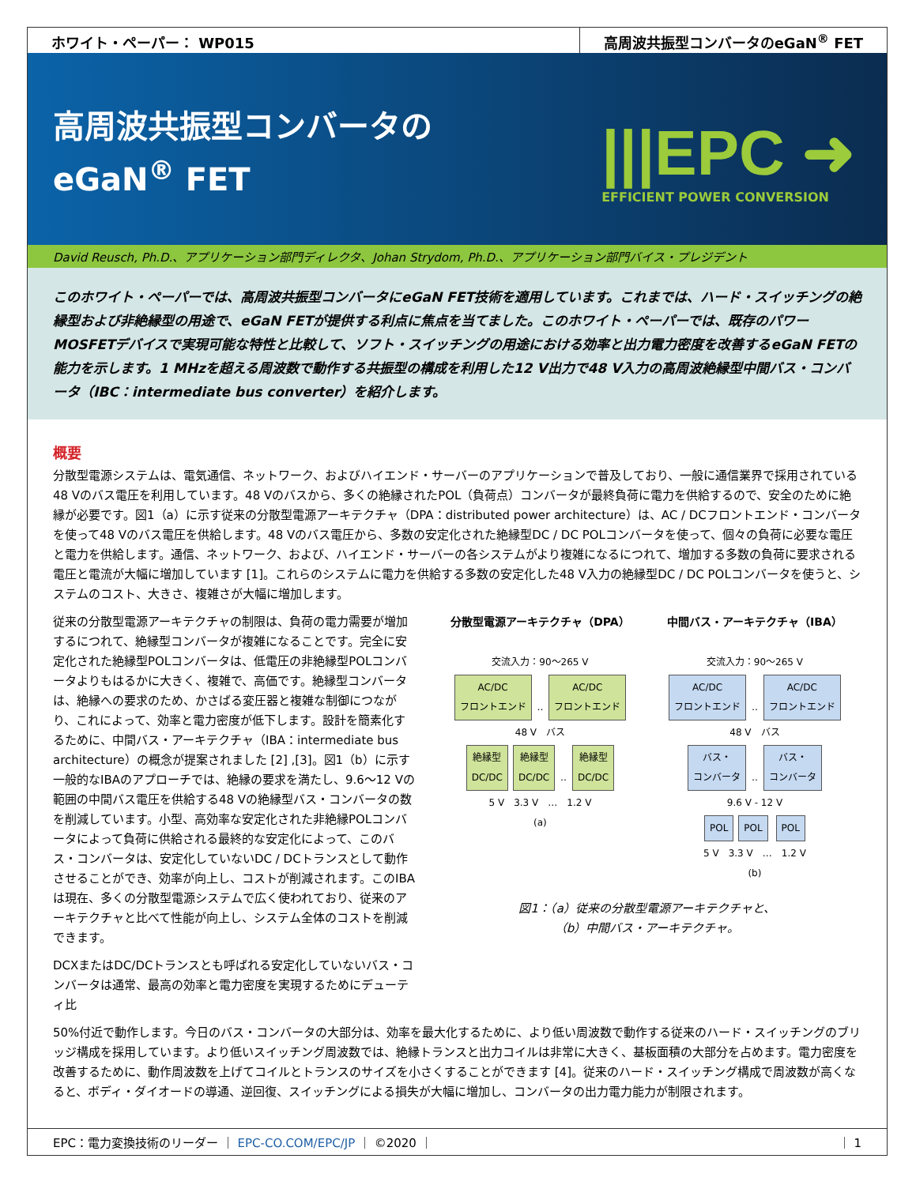ホワイト・ペーパー： WP015 高周波共振型コンバータのeGaN<sup>®</sup> FET
高周波共振型コンバータの
eGaN<sup>®</sup> FET
|||EPC ➜
EFFICIENT POWER CONVERSION
David Reusch, Ph.D.、アプリケーション部門ディレクタ、Johan Strydom, Ph.D.、アプリケーション部門バイス・プレジデント
このホワイト・ペーパーでは、高周波共振型コンバータにeGaN FET技術を適用しています。これまでは、ハード・スイッチングの絶縁型および非絶縁型の用途で、eGaN FETが提供する利点に焦点を当てました。このホワイト・ペーパーでは、既存のパワーMOSFETデバイスで実現可能な特性と比較して、ソフト・スイッチングの用途における効率と出力電力密度を改善するeGaN FETの能力を示します。1 MHzを超える周波数で動作する共振型の構成を利用した12 V出力で48 V入力の高周波絶縁型中間バス・コンバータ（IBC：intermediate bus converter）を紹介します。
概要
分散型電源システムは、電気通信、ネットワーク、およびハイエンド・サーバーのアプリケーションで普及しており、一般に通信業界で採用されている48 Vのバス電圧を利用しています。48 Vのバスから、多くの絶縁されたPOL（負荷点）コンバータが最終負荷に電力を供給するので、安全のために絶縁が必要です。図1（a）に示す従来の分散型電源アーキテクチャ（DPA：distributed power architecture）は、AC / DCフロントエンド・コンバータを使って48 Vのバス電圧を供給します。48 Vのバス電圧から、多数の安定化された絶縁型DC / DC POLコンバータを使って、個々の負荷に必要な電圧と電力を供給します。通信、ネットワーク、および、ハイエンド・サーバーの各システムがより複雑になるにつれて、増加する多数の負荷に要求される電圧と電流が大幅に増加しています [1]。これらのシステムに電力を供給する多数の安定化した48 V入力の絶縁型DC / DC POLコンバータを使うと、システムのコスト、大きさ、複雑さが大幅に増加します。
従来の分散型電源アーキテクチャの制限は、負荷の電力需要が増加するにつれて、絶縁型コンバータが複雑になることです。完全に安定化された絶縁型POLコンバータは、低電圧の非絶縁型POLコンバータよりもはるかに大きく、複雑で、高価です。絶縁型コンバータは、絶縁への要求のため、かさばる変圧器と複雑な制御につながり、これによって、効率と電力密度が低下します。設計を簡素化するために、中間バス・アーキテクチャ（IBA：intermediate bus architecture）の概念が提案されました [2] ,[3]。図1（b）に示す一般的なIBAのアプローチでは、絶縁の要求を満たし、9.6～12 Vの範囲の中間バス電圧を供給する48 Vの絶縁型バス・コンバータの数を削減しています。小型、高効率な安定化された非絶縁POLコンバータによって負荷に供給される最終的な安定化によって、このバス・コンバータは、安定化していないDC / DCトランスとして動作させることができ、効率が向上し、コストが削減されます。このIBAは現在、多くの分散型電源システムで広く使われており、従来のアーキテクチャと比べて性能が向上し、システム全体のコストを削減できます。
DCXまたはDC/DCトランスとも呼ばれる安定化していないバス・コンバータは通常、最高の効率と電力密度を実現するためにデューティ比
分散型電源アーキテクチャ（DPA）
交流入力：90～265 V
AC/DC
フロントエンド ‥ AC/DC
フロントエンド
48 V　バス
絶縁型
DC/DC 絶縁型
DC/DC ‥ 絶縁型
DC/DC
5 V　3.3 V　…　1.2 V
(a)
中間バス・アーキテクチャ（IBA）
交流入力：90～265 V
AC/DC
フロントエンド ‥ AC/DC
フロントエンド
48 V　バス
バス・
コンバータ ‥ バス・
コンバータ
9.6 V - 12 V
POL POL POL
5 V　3.3 V　…　1.2 V
(b)
図1：（a）従来の分散型電源アーキテクチャと、
（b）中間バス・アーキテクチャ。
50%付近で動作します。今日のバス・コンバータの大部分は、効率を最大化するために、より低い周波数で動作する従来のハード・スイッチングのブリッジ構成を採用しています。より低いスイッチング周波数では、絶縁トランスと出力コイルは非常に大きく、基板面積の大部分を占めます。電力密度を改善するために、動作周波数を上げてコイルとトランスのサイズを小さくすることができます [4]。従来のハード・スイッチング構成で周波数が高くなると、ボディ・ダイオードの導通、逆回復、スイッチングによる損失が大幅に増加し、コンバータの出力電力能力が制限されます。
EPC：電力変換技術のリーダー ｜ EPC-CO.COM/EPC/JP ｜ ©2020 ｜ ｜ 1